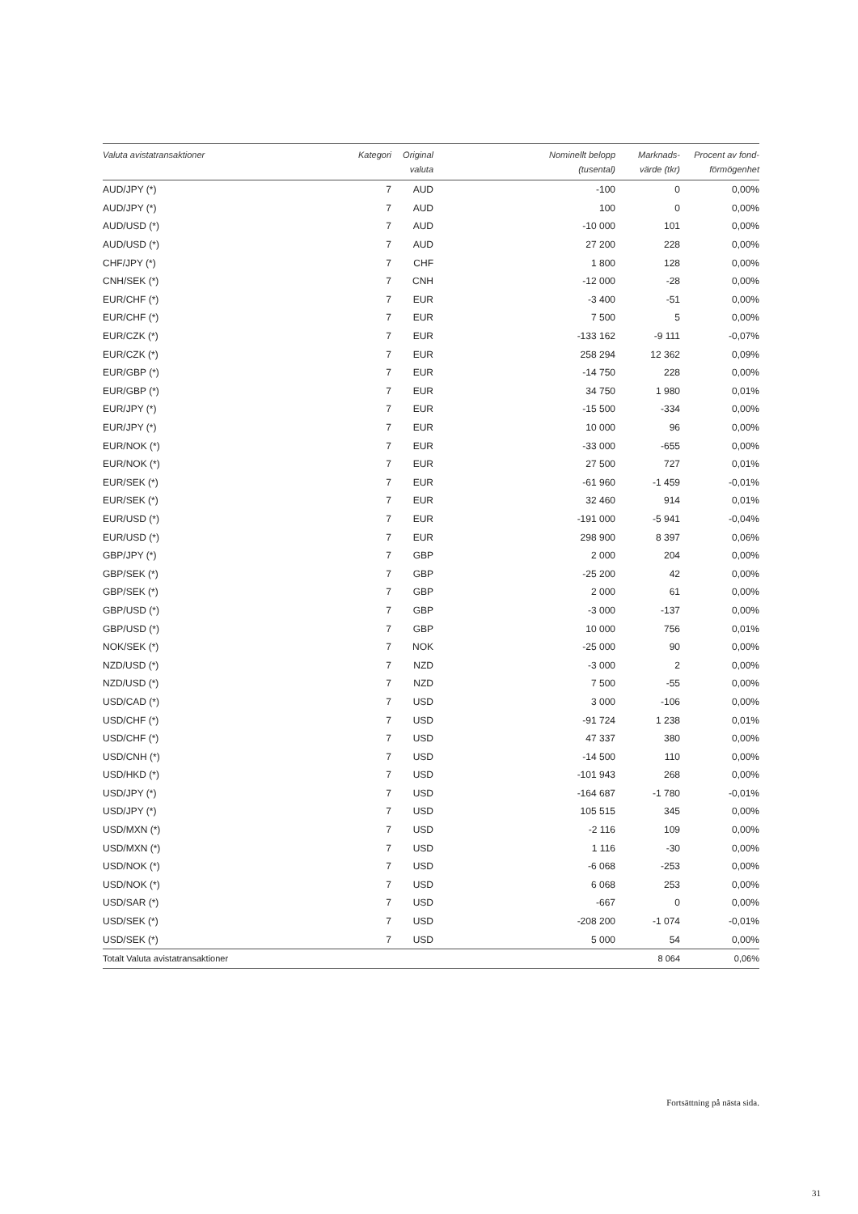| Valuta avistatransaktioner | Kategori | Original valuta | Nominellt belopp (tusental) | Marknads- värde (tkr) | Procent av fond- förmögenhet |
| --- | --- | --- | --- | --- | --- |
| AUD/JPY (*) | 7 | AUD | -100 | 0 | 0,00% |
| AUD/JPY (*) | 7 | AUD | 100 | 0 | 0,00% |
| AUD/USD (*) | 7 | AUD | -10 000 | 101 | 0,00% |
| AUD/USD (*) | 7 | AUD | 27 200 | 228 | 0,00% |
| CHF/JPY (*) | 7 | CHF | 1 800 | 128 | 0,00% |
| CNH/SEK (*) | 7 | CNH | -12 000 | -28 | 0,00% |
| EUR/CHF (*) | 7 | EUR | -3 400 | -51 | 0,00% |
| EUR/CHF (*) | 7 | EUR | 7 500 | 5 | 0,00% |
| EUR/CZK (*) | 7 | EUR | -133 162 | -9 111 | -0,07% |
| EUR/CZK (*) | 7 | EUR | 258 294 | 12 362 | 0,09% |
| EUR/GBP (*) | 7 | EUR | -14 750 | 228 | 0,00% |
| EUR/GBP (*) | 7 | EUR | 34 750 | 1 980 | 0,01% |
| EUR/JPY (*) | 7 | EUR | -15 500 | -334 | 0,00% |
| EUR/JPY (*) | 7 | EUR | 10 000 | 96 | 0,00% |
| EUR/NOK (*) | 7 | EUR | -33 000 | -655 | 0,00% |
| EUR/NOK (*) | 7 | EUR | 27 500 | 727 | 0,01% |
| EUR/SEK (*) | 7 | EUR | -61 960 | -1 459 | -0,01% |
| EUR/SEK (*) | 7 | EUR | 32 460 | 914 | 0,01% |
| EUR/USD (*) | 7 | EUR | -191 000 | -5 941 | -0,04% |
| EUR/USD (*) | 7 | EUR | 298 900 | 8 397 | 0,06% |
| GBP/JPY (*) | 7 | GBP | 2 000 | 204 | 0,00% |
| GBP/SEK (*) | 7 | GBP | -25 200 | 42 | 0,00% |
| GBP/SEK (*) | 7 | GBP | 2 000 | 61 | 0,00% |
| GBP/USD (*) | 7 | GBP | -3 000 | -137 | 0,00% |
| GBP/USD (*) | 7 | GBP | 10 000 | 756 | 0,01% |
| NOK/SEK (*) | 7 | NOK | -25 000 | 90 | 0,00% |
| NZD/USD (*) | 7 | NZD | -3 000 | 2 | 0,00% |
| NZD/USD (*) | 7 | NZD | 7 500 | -55 | 0,00% |
| USD/CAD (*) | 7 | USD | 3 000 | -106 | 0,00% |
| USD/CHF (*) | 7 | USD | -91 724 | 1 238 | 0,01% |
| USD/CHF (*) | 7 | USD | 47 337 | 380 | 0,00% |
| USD/CNH (*) | 7 | USD | -14 500 | 110 | 0,00% |
| USD/HKD (*) | 7 | USD | -101 943 | 268 | 0,00% |
| USD/JPY (*) | 7 | USD | -164 687 | -1 780 | -0,01% |
| USD/JPY (*) | 7 | USD | 105 515 | 345 | 0,00% |
| USD/MXN (*) | 7 | USD | -2 116 | 109 | 0,00% |
| USD/MXN (*) | 7 | USD | 1 116 | -30 | 0,00% |
| USD/NOK (*) | 7 | USD | -6 068 | -253 | 0,00% |
| USD/NOK (*) | 7 | USD | 6 068 | 253 | 0,00% |
| USD/SAR (*) | 7 | USD | -667 | 0 | 0,00% |
| USD/SEK (*) | 7 | USD | -208 200 | -1 074 | -0,01% |
| USD/SEK (*) | 7 | USD | 5 000 | 54 | 0,00% |
| Totalt Valuta avistatransaktioner | | | | 8 064 | 0,06% |
Fortsättning på nästa sida.
31